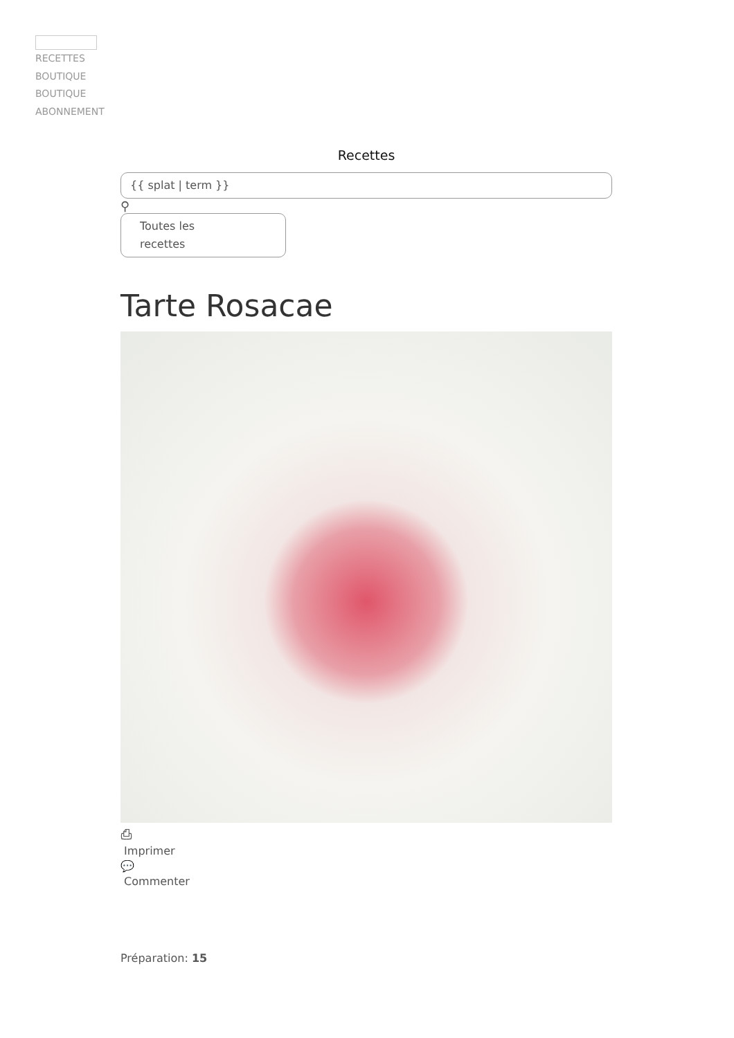RECETTES
BOUTIQUE
BOUTIQUE
ABONNEMENT
Recettes
{{ splat | term }}
⚲
Toutes les
recettes
Tarte Rosacae
⎙
Imprimer
💬
Commenter
Préparation: 15